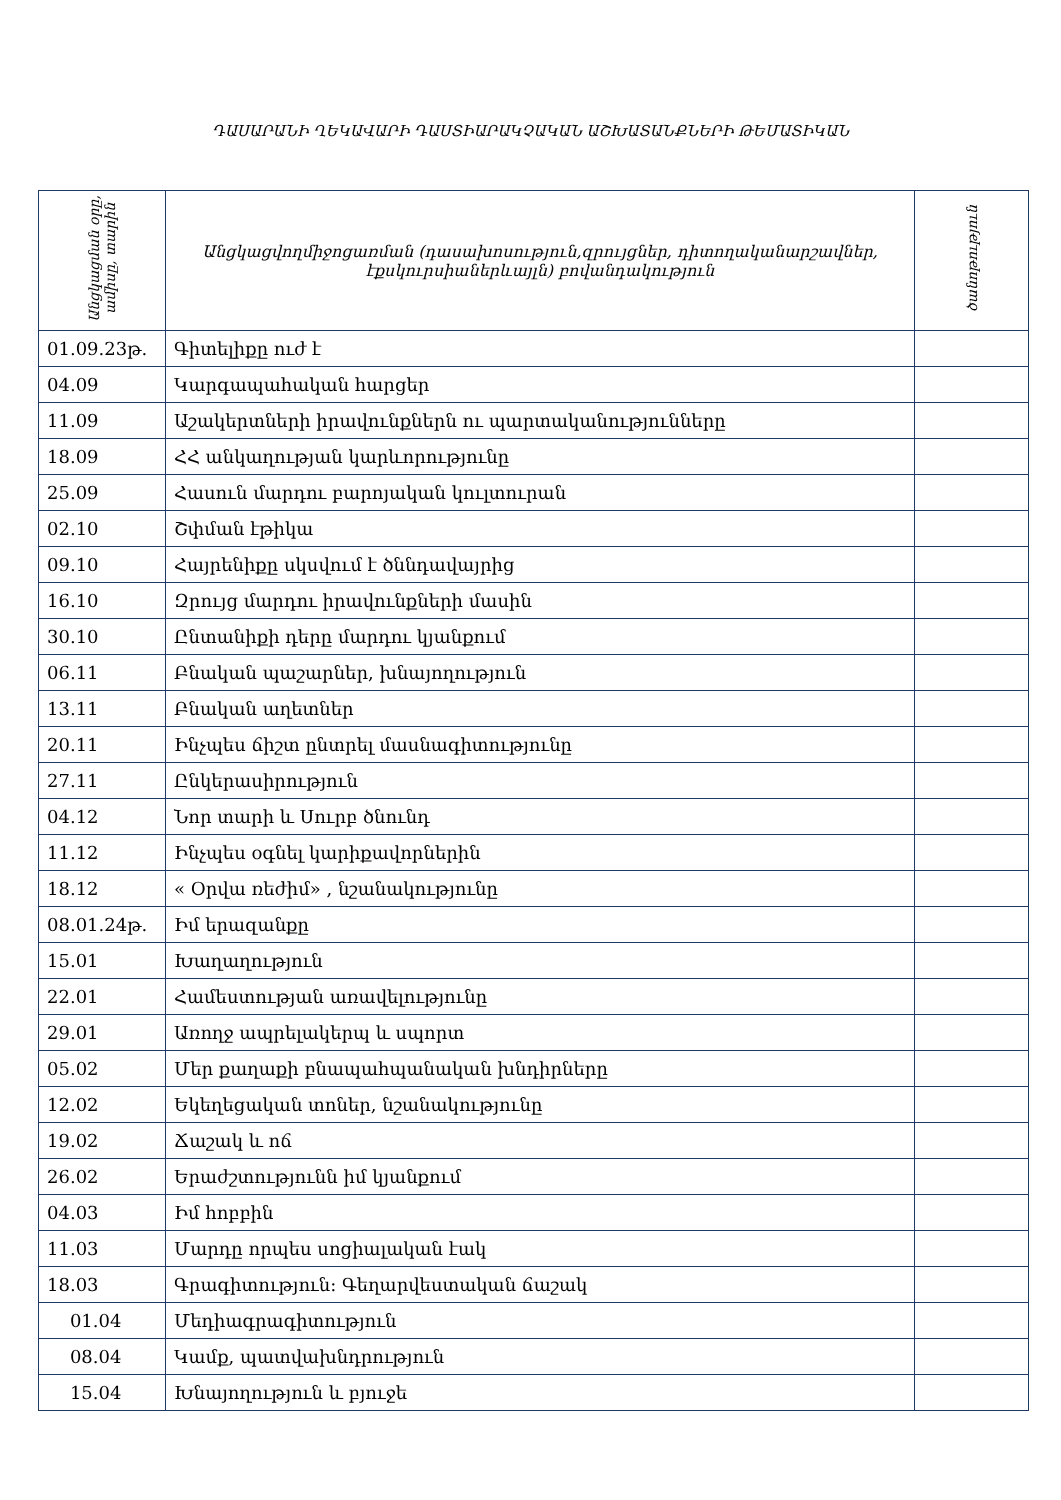ԴԱՍԱՐԱՆԻ ՂԵԿԱՎԱՐԻ ԴԱՍՏԻԱՐԱԿՉԱԿԱՆ ԱՇԽԱՏԱՆՔՆԵՐԻ ԹԵՄԱՏԻԿԱՆ
| Անցկացման օրը, ամիսը, տարին | Անցկացվողմիջոցառման (դասախոսություն,զրույցներ, դիտողականարշավներ, էքսկուրսիաներևայլն) բովանդակություն | ծանոթություն |
| --- | --- | --- |
| 01.09.23թ. | Գիտելիքը ուժ է | |
| 04.09 | Կարգապահական հարցեր | |
| 11.09 | Աշակերտների իրավունքներն ու պարտականությունները | |
| 18.09 | ՀՀ անկաղության կարևորությունը | |
| 25.09 | Հասուն մարդու բարոյական կուլտուրան | |
| 02.10 | Շփման էթիկա | |
| 09.10 | Հայրենիքը սկսվում է ծննդավայրից | |
| 16.10 | Զրույց մարդու իրավունքների մասին | |
| 30.10 | Ընտանիքի դերը մարդու կյանքում | |
| 06.11 | Բնական պաշարներ, խնայողություն | |
| 13.11 | Բնական աղետներ | |
| 20.11 | Ինչպես ճիշտ ընտրել մասնագիտությունը | |
| 27.11 | Ընկերասիրություն | |
| 04.12 | Նոր տարի և Սուրբ ծնունդ | |
| 11.12 | Ինչպես օգնել կարիքավորներին | |
| 18.12 | « Օրվա ռեժիմ» , նշանակությունը | |
| 08.01.24թ. | Իմ երազանքը | |
| 15.01 | Խաղաղություն | |
| 22.01 | Համեստության առավելությունը | |
| 29.01 | Առողջ ապրելակերպ և սպորտ | |
| 05.02 | Մեր քաղաքի բնապահպանական խնդիրները | |
| 12.02 | Եկեղեցական տոներ, նշանակությունը | |
| 19.02 | Ճաշակ և ոճ | |
| 26.02 | Երաժշտությունն իմ կյանքում | |
| 04.03 | Իմ հոբբին | |
| 11.03 | Մարդը որպես սոցիալական էակ | |
| 18.03 | Գրագիտություն: Գեղարվեստական ճաշակ | |
| 01.04 | Մեդիագրագիտություն | |
| 08.04 | Կամք, պատվախնդրություն | |
| 15.04 | Խնայողություն և բյուջե | |